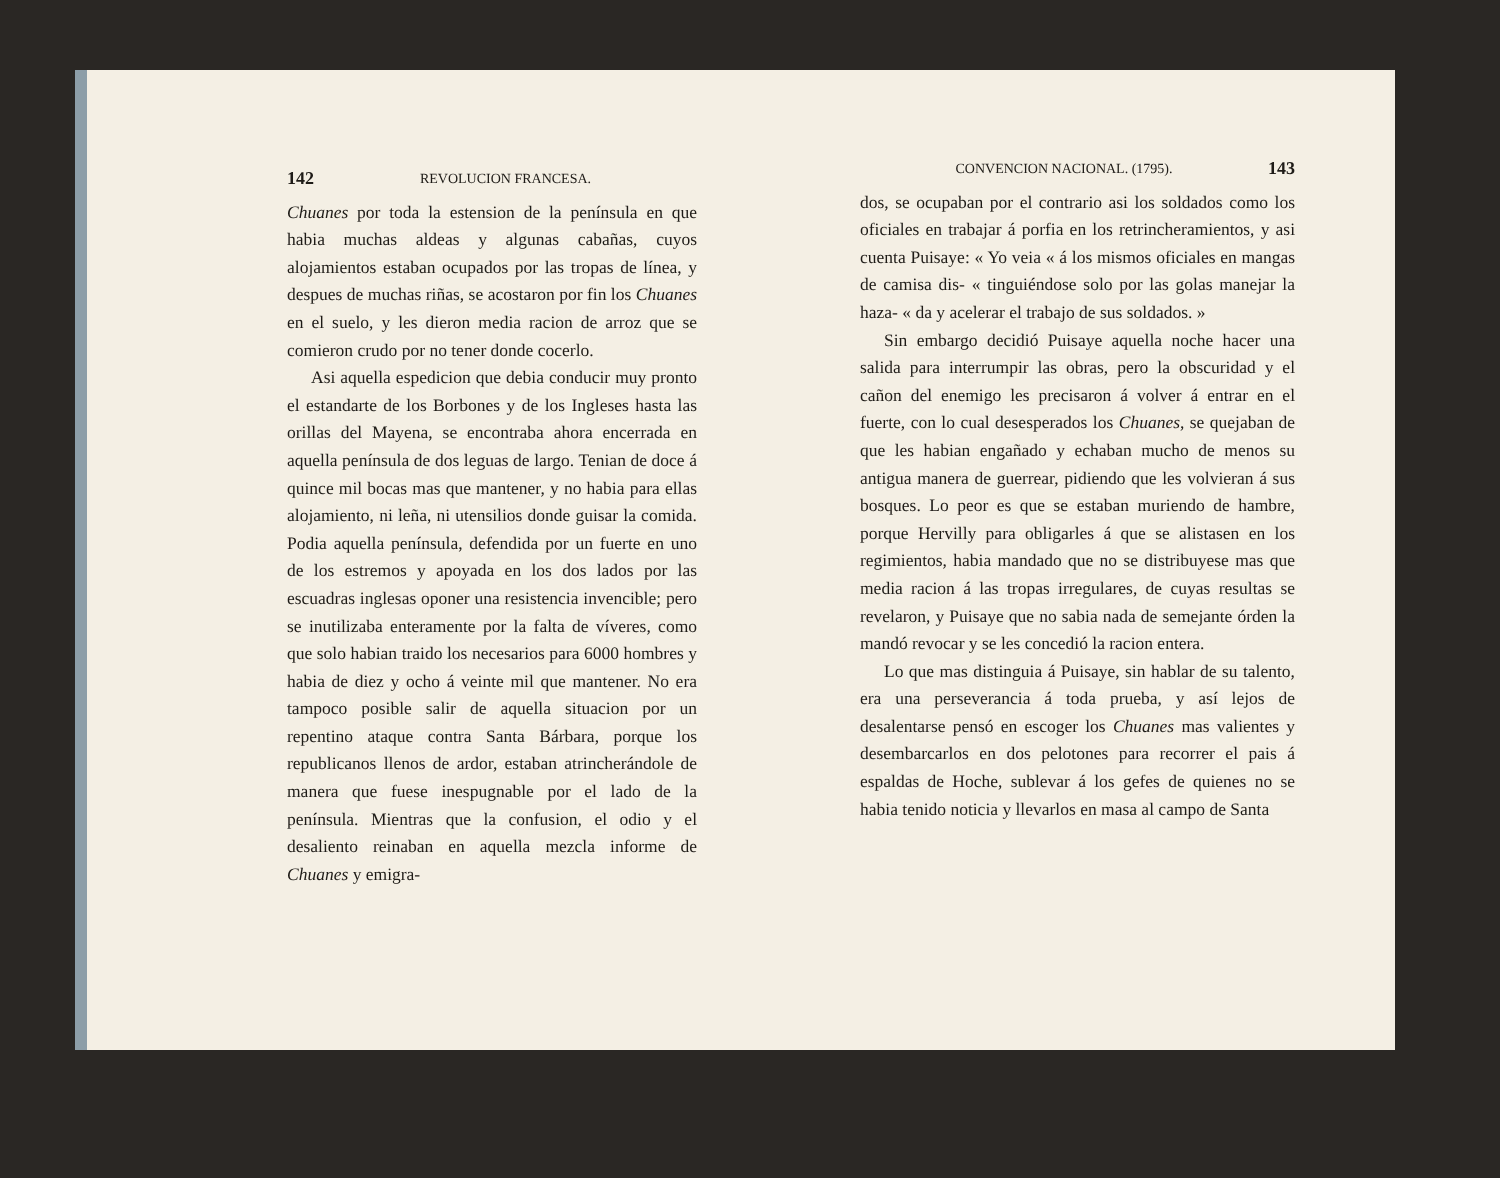142 REVOLUCION FRANCESA.
Chuanes por toda la estension de la península en que habia muchas aldeas y algunas cabañas, cuyos alojamientos estaban ocupados por las tropas de línea, y despues de muchas riñas, se acostaron por fin los Chuanes en el suelo, y les dieron media racion de arroz que se comieron crudo por no tener donde cocerlo.
Asi aquella espedicion que debia conducir muy pronto el estandarte de los Borbones y de los Ingleses hasta las orillas del Mayena, se encontraba ahora encerrada en aquella península de dos leguas de largo. Tenian de doce á quince mil bocas mas que mantener, y no habia para ellas alojamiento, ni leña, ni utensilios donde guisar la comida. Podia aquella península, defendida por un fuerte en uno de los estremos y apoyada en los dos lados por las escuadras inglesas oponer una resistencia invencible; pero se inutilizaba enteramente por la falta de víveres, como que solo habian traido los necesarios para 6000 hombres y habia de diez y ocho á veinte mil que mantener. No era tampoco posible salir de aquella situacion por un repentino ataque contra Santa Bárbara, porque los republicanos llenos de ardor, estaban atrincherándole de manera que fuese inespugnable por el lado de la península. Mientras que la confusion, el odio y el desaliento reinaban en aquella mezcla informe de Chuanes y emigra-
CONVENCION NACIONAL. (1795). 143
dos, se ocupaban por el contrario asi los soldados como los oficiales en trabajar á porfia en los retrincheramientos, y asi cuenta Puisaye: « Yo veia « á los mismos oficiales en mangas de camisa dis- « tinguiéndose solo por las golas manejar la haza- « da y acelerar el trabajo de sus soldados. »
Sin embargo decidió Puisaye aquella noche hacer una salida para interrumpir las obras, pero la obscuridad y el cañon del enemigo les precisaron á volver á entrar en el fuerte, con lo cual desesperados los Chuanes, se quejaban de que les habian engañado y echaban mucho de menos su antigua manera de guerrear, pidiendo que les volvieran á sus bosques. Lo peor es que se estaban muriendo de hambre, porque Hervilly para obligarles á que se alistasen en los regimientos, habia mandado que no se distribuyese mas que media racion á las tropas irregulares, de cuyas resultas se revelaron, y Puisaye que no sabia nada de semejante órden la mandó revocar y se les concedió la racion entera.
Lo que mas distinguia á Puisaye, sin hablar de su talento, era una perseverancia á toda prueba, y así lejos de desalentarse pensó en escoger los Chuanes mas valientes y desembarcarlos en dos pelotones para recorrer el pais á espaldas de Hoche, sublevar á los gefes de quienes no se habia tenido noticia y llevarlos en masa al campo de Santa